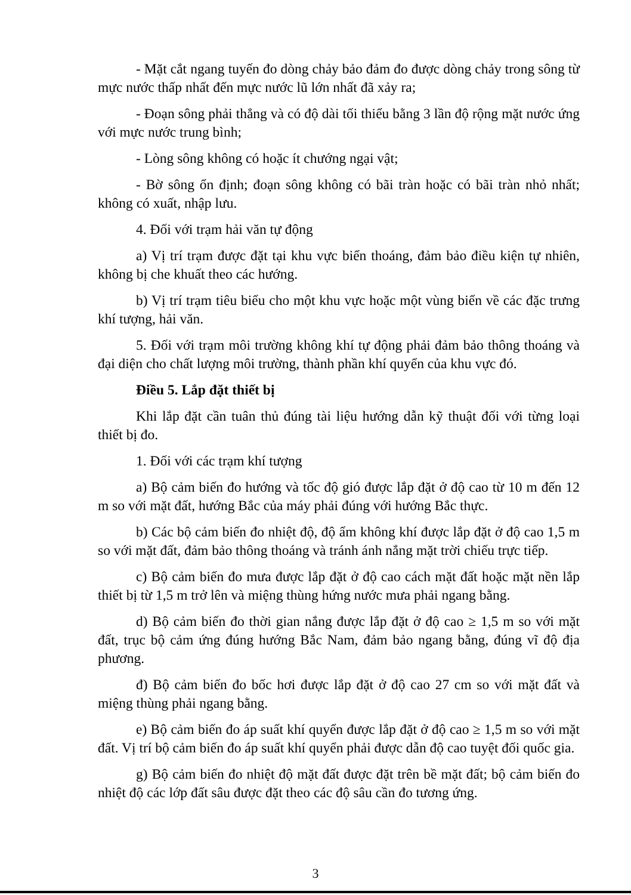- Mặt cắt ngang tuyến đo dòng chảy bảo đảm đo được dòng chảy trong sông từ mực nước thấp nhất đến mực nước lũ lớn nhất đã xảy ra;
- Đoạn sông phải thẳng và có độ dài tối thiểu bằng 3 lần độ rộng mặt nước ứng với mực nước trung bình;
- Lòng sông không có hoặc ít chướng ngại vật;
- Bờ sông ổn định; đoạn sông không có bãi tràn hoặc có bãi tràn nhỏ nhất; không có xuất, nhập lưu.
4. Đối với trạm hải văn tự động
a) Vị trí trạm được đặt tại khu vực biển thoáng, đảm bảo điều kiện tự nhiên, không bị che khuất theo các hướng.
b) Vị trí trạm tiêu biểu cho một khu vực hoặc một vùng biển về các đặc trưng khí tượng, hải văn.
5. Đối với trạm môi trường không khí tự động phải đảm bảo thông thoáng và đại diện cho chất lượng môi trường, thành phần khí quyển của khu vực đó.
Điều 5. Lắp đặt thiết bị
Khi lắp đặt cần tuân thủ đúng tài liệu hướng dẫn kỹ thuật đối với từng loại thiết bị đo.
1. Đối với các trạm khí tượng
a) Bộ cảm biến đo hướng và tốc độ gió được lắp đặt ở độ cao từ 10 m đến 12 m so với mặt đất, hướng Bắc của máy phải đúng với hướng Bắc thực.
b) Các bộ cảm biến đo nhiệt độ, độ ẩm không khí được lắp đặt ở độ cao 1,5 m so với mặt đất, đảm bảo thông thoáng và tránh ánh nắng mặt trời chiếu trực tiếp.
c) Bộ cảm biến đo mưa được lắp đặt ở độ cao cách mặt đất hoặc mặt nền lắp thiết bị từ 1,5 m trở lên và miệng thùng hứng nước mưa phải ngang bằng.
d) Bộ cảm biến đo thời gian nắng được lắp đặt ở độ cao ≥ 1,5 m so với mặt đất, trục bộ cảm ứng đúng hướng Bắc Nam, đảm bảo ngang bằng, đúng vĩ độ địa phương.
đ) Bộ cảm biến đo bốc hơi được lắp đặt ở độ cao 27 cm so với mặt đất và miệng thùng phải ngang bằng.
e) Bộ cảm biến đo áp suất khí quyển được lắp đặt ở độ cao ≥ 1,5 m so với mặt đất. Vị trí bộ cảm biến đo áp suất khí quyển phải được dẫn độ cao tuyệt đối quốc gia.
g) Bộ cảm biến đo nhiệt độ mặt đất được đặt trên bề mặt đất; bộ cảm biến đo nhiệt độ các lớp đất sâu được đặt theo các độ sâu cần đo tương ứng.
3